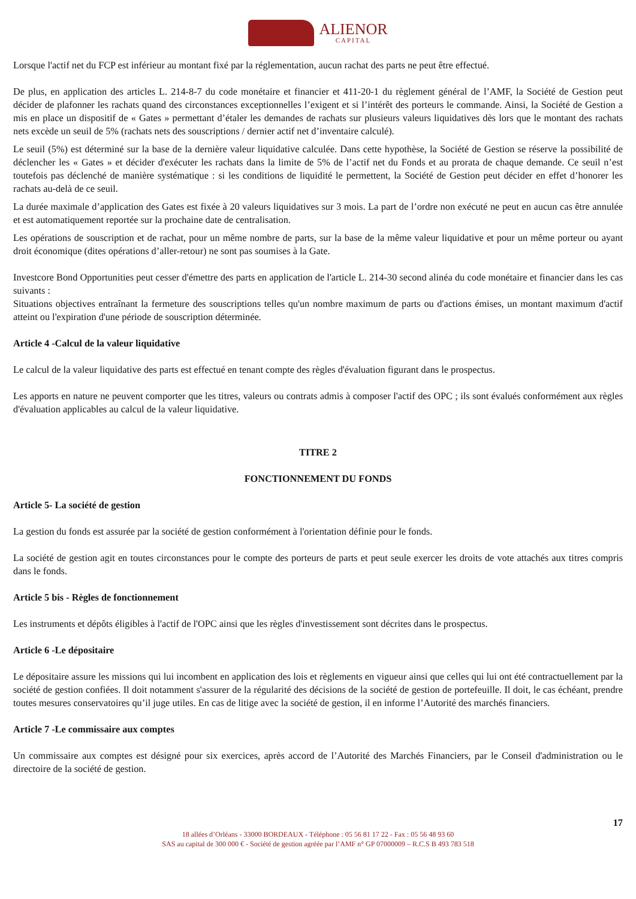ALIENOR
CAPITAL
Lorsque l'actif net du FCP est inférieur au montant fixé par la réglementation, aucun rachat des parts ne peut être effectué.
De plus, en application des articles L. 214-8-7 du code monétaire et financier et 411-20-1 du règlement général de l’AMF, la Société de Gestion peut décider de plafonner les rachats quand des circonstances exceptionnelles l’exigent et si l’intérêt des porteurs le commande. Ainsi, la Société de Gestion a mis en place un dispositif de « Gates » permettant d’étaler les demandes de rachats sur plusieurs valeurs liquidatives dès lors que le montant des rachats nets excède un seuil de 5% (rachats nets des souscriptions / dernier actif net d’inventaire calculé).
Le seuil (5%) est déterminé sur la base de la dernière valeur liquidative calculée. Dans cette hypothèse, la Société de Gestion se réserve la possibilité de déclencher les « Gates » et décider d'exécuter les rachats dans la limite de 5% de l’actif net du Fonds et au prorata de chaque demande. Ce seuil n’est toutefois pas déclenché de manière systématique : si les conditions de liquidité le permettent, la Société de Gestion peut décider en effet d’honorer les rachats au-delà de ce seuil.
La durée maximale d’application des Gates est fixée à 20 valeurs liquidatives sur 3 mois. La part de l’ordre non exécuté ne peut en aucun cas être annulée et est automatiquement reportée sur la prochaine date de centralisation.
Les opérations de souscription et de rachat, pour un même nombre de parts, sur la base de la même valeur liquidative et pour un même porteur ou ayant droit économique (dites opérations d’aller-retour) ne sont pas soumises à la Gate.
Investcore Bond Opportunities peut cesser d'émettre des parts en application de l'article L. 214-30 second alinéa du code monétaire et financier dans les cas suivants :
Situations objectives entraînant la fermeture des souscriptions telles qu'un nombre maximum de parts ou d'actions émises, un montant maximum d'actif atteint ou l'expiration d'une période de souscription déterminée.
Article 4 -Calcul de la valeur liquidative
Le calcul de la valeur liquidative des parts est effectué en tenant compte des règles d'évaluation figurant dans le prospectus.
Les apports en nature ne peuvent comporter que les titres, valeurs ou contrats admis à composer l'actif des OPC ; ils sont évalués conformément aux règles d'évaluation applicables au calcul de la valeur liquidative.
TITRE 2
FONCTIONNEMENT DU FONDS
Article 5- La société de gestion
La gestion du fonds est assurée par la société de gestion conformément à l'orientation définie pour le fonds.
La société de gestion agit en toutes circonstances pour le compte des porteurs de parts et peut seule exercer les droits de vote attachés aux titres compris dans le fonds.
Article 5 bis - Règles de fonctionnement
Les instruments et dépôts éligibles à l'actif de l'OPC ainsi que les règles d'investissement sont décrites dans le prospectus.
Article 6 -Le dépositaire
Le dépositaire assure les missions qui lui incombent en application des lois et règlements en vigueur ainsi que celles qui lui ont été contractuellement par la société de gestion confiées. Il doit notamment s'assurer de la régularité des décisions de la société de gestion de portefeuille. Il doit, le cas échéant, prendre toutes mesures conservatoires qu’il juge utiles. En cas de litige avec la société de gestion, il en informe l’Autorité des marchés financiers.
Article 7 -Le commissaire aux comptes
Un commissaire aux comptes est désigné pour six exercices, après accord de l’Autorité des Marchés Financiers, par le Conseil d'administration ou le directoire de la société de gestion.
17
18 allées d’Orléans - 33000 BORDEAUX - Téléphone : 05 56 81 17 22 - Fax : 05 56 48 93 60
SAS au capital de 300 000 € - Société de gestion agréée par l’AMF n° GP 07000009 – R.C.S B 493 783 518